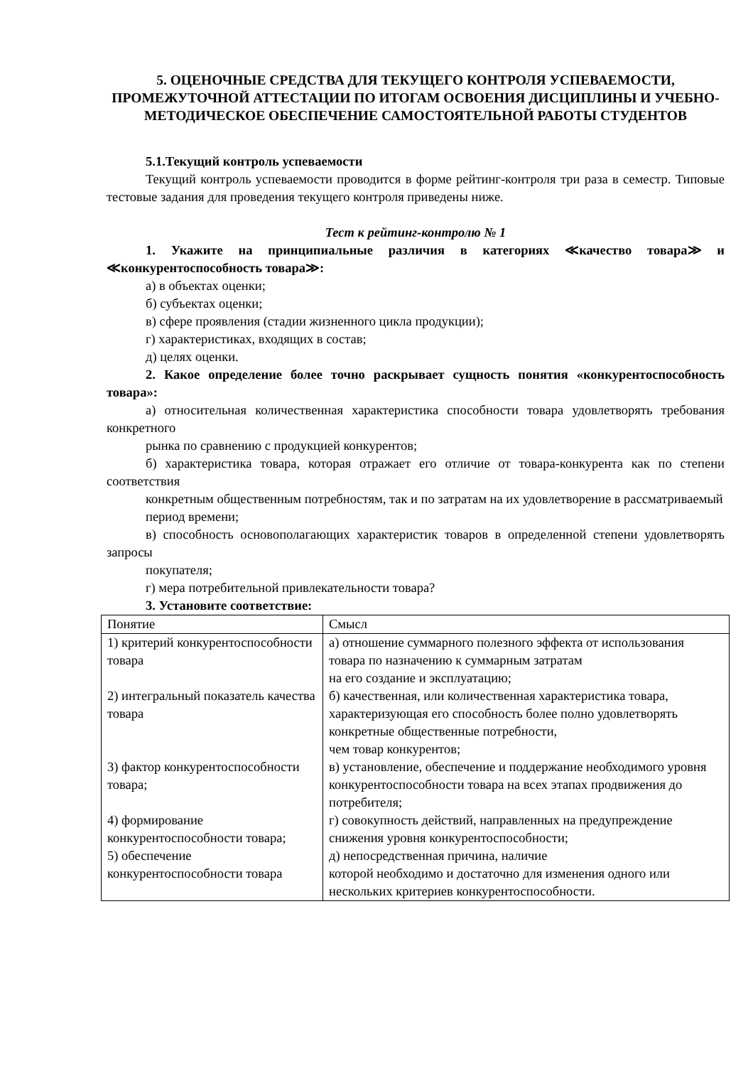5. ОЦЕНОЧНЫЕ СРЕДСТВА ДЛЯ ТЕКУЩЕГО КОНТРОЛЯ УСПЕВАЕМОСТИ, ПРОМЕЖУТОЧНОЙ АТТЕСТАЦИИ ПО ИТОГАМ ОСВОЕНИЯ ДИСЦИПЛИНЫ И УЧЕБНО-МЕТОДИЧЕСКОЕ ОБЕСПЕЧЕНИЕ САМОСТОЯТЕЛЬНОЙ РАБОТЫ СТУДЕНТОВ
5.1.Текущий контроль успеваемости
Текущий контроль успеваемости проводится в форме рейтинг-контроля три раза в семестр. Типовые тестовые задания для проведения текущего контроля приведены ниже.
Тест к рейтинг-контролю № 1
1. Укажите на принципиальные различия в категориях ≪качество товара≫ и ≪конкурентоспособность товара≫:
а) в объектах оценки;
б) субъектах оценки;
в) сфере проявления (стадии жизненного цикла продукции);
г) характеристиках, входящих в состав;
д) целях оценки.
2. Какое определение более точно раскрывает сущность понятия «конкурентоспособность товара»:
а) относительная количественная характеристика способности товара удовлетворять требования конкретного
рынка по сравнению с продукцией конкурентов;
б) характеристика товара, которая отражает его отличие от товара-конкурента как по степени соответствия
конкретным общественным потребностям, так и по затратам на их удовлетворение в рассматриваемый
период времени;
в) способность основополагающих характеристик товаров в определенной степени удовлетворять запросы
покупателя;
г) мера потребительной привлекательности товара?
3. Установите соответствие:
| Понятие | Смысл |
| 1) критерий конкурентоспособности товара | а) отношение суммарного полезного эффекта от использования товара по назначению к суммарным затратам на его создание и эксплуатацию; |
| 2) интегральный показатель качества товара | б) качественная, или количественная характеристика товара, характеризующая его способность более полно удовлетворять конкретные общественные потребности, чем товар конкурентов; |
| 3) фактор конкурентоспособности товара; | в) установление, обеспечение и поддержание необходимого уровня конкурентоспособности товара на всех этапах продвижения до потребителя; |
| 4) формирование конкурентоспособности товара; | г) совокупность действий, направленных на предупреждение снижения уровня конкурентоспособности; |
| 5) обеспечение конкурентоспособности товара | д) непосредственная причина, наличие которой необходимо и достаточно для изменения одного или нескольких критериев конкурентоспособности. |